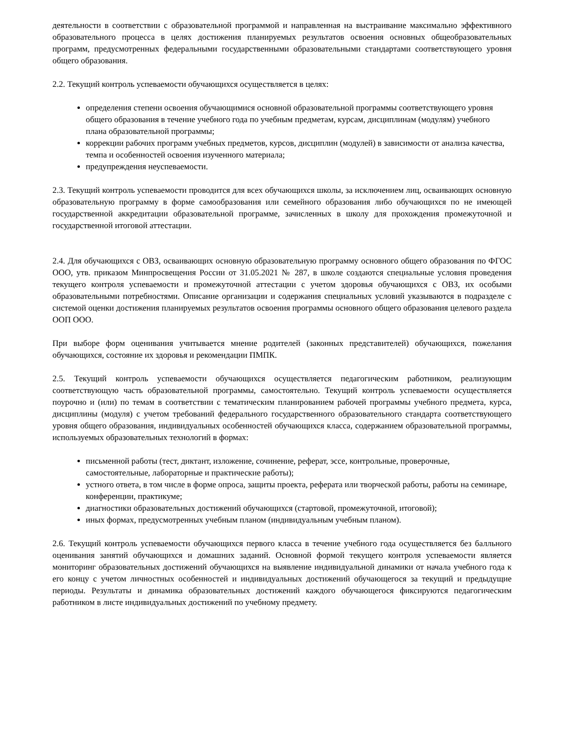деятельности в соответствии с образовательной программой и направленная на выстраивание максимально эффективного образовательного процесса в целях достижения планируемых результатов освоения основных общеобразовательных программ, предусмотренных федеральными государственными образовательными стандартами соответствующего уровня общего образования.
2.2. Текущий контроль успеваемости обучающихся осуществляется в целях:
определения степени освоения обучающимися основной образовательной программы соответствующего уровня общего образования в течение учебного года по учебным предметам, курсам, дисциплинам (модулям) учебного плана образовательной программы;
коррекции рабочих программ учебных предметов, курсов, дисциплин (модулей) в зависимости от анализа качества, темпа и особенностей освоения изученного материала;
предупреждения неуспеваемости.
2.3. Текущий контроль успеваемости проводится для всех обучающихся школы, за исключением лиц, осваивающих основную образовательную программу в форме самообразования или семейного образования либо обучающихся по не имеющей государственной аккредитации образовательной программе, зачисленных в школу для прохождения промежуточной и государственной итоговой аттестации.
2.4. Для обучающихся с ОВЗ, осваивающих основную образовательную программу основного общего образования по ФГОС ООО, утв. приказом Минпросвещения России от 31.05.2021 № 287, в школе создаются специальные условия проведения текущего контроля успеваемости и промежуточной аттестации с учетом здоровья обучающихся с ОВЗ, их особыми образовательными потребностями. Описание организации и содержания специальных условий указываются в подразделе с системой оценки достижения планируемых результатов освоения программы основного общего образования целевого раздела ООП ООО.
При выборе форм оценивания учитывается мнение родителей (законных представителей) обучающихся, пожелания обучающихся, состояние их здоровья и рекомендации ПМПК.
2.5. Текущий контроль успеваемости обучающихся осуществляется педагогическим работником, реализующим соответствующую часть образовательной программы, самостоятельно. Текущий контроль успеваемости осуществляется поурочно и (или) по темам в соответствии с тематическим планированием рабочей программы учебного предмета, курса, дисциплины (модуля) с учетом требований федерального государственного образовательного стандарта соответствующего уровня общего образования, индивидуальных особенностей обучающихся класса, содержанием образовательной программы, используемых образовательных технологий в формах:
письменной работы (тест, диктант, изложение, сочинение, реферат, эссе, контрольные, проверочные, самостоятельные, лабораторные и практические работы);
устного ответа, в том числе в форме опроса, защиты проекта, реферата или творческой работы, работы на семинаре, конференции, практикуме;
диагностики образовательных достижений обучающихся (стартовой, промежуточной, итоговой);
иных формах, предусмотренных учебным планом (индивидуальным учебным планом).
2.6. Текущий контроль успеваемости обучающихся первого класса в течение учебного года осуществляется без балльного оценивания занятий обучающихся и домашних заданий. Основной формой текущего контроля успеваемости является мониторинг образовательных достижений обучающихся на выявление индивидуальной динамики от начала учебного года к его концу с учетом личностных особенностей и индивидуальных достижений обучающегося за текущий и предыдущие периоды. Результаты и динамика образовательных достижений каждого обучающегося фиксируются педагогическим работником в листе индивидуальных достижений по учебному предмету.